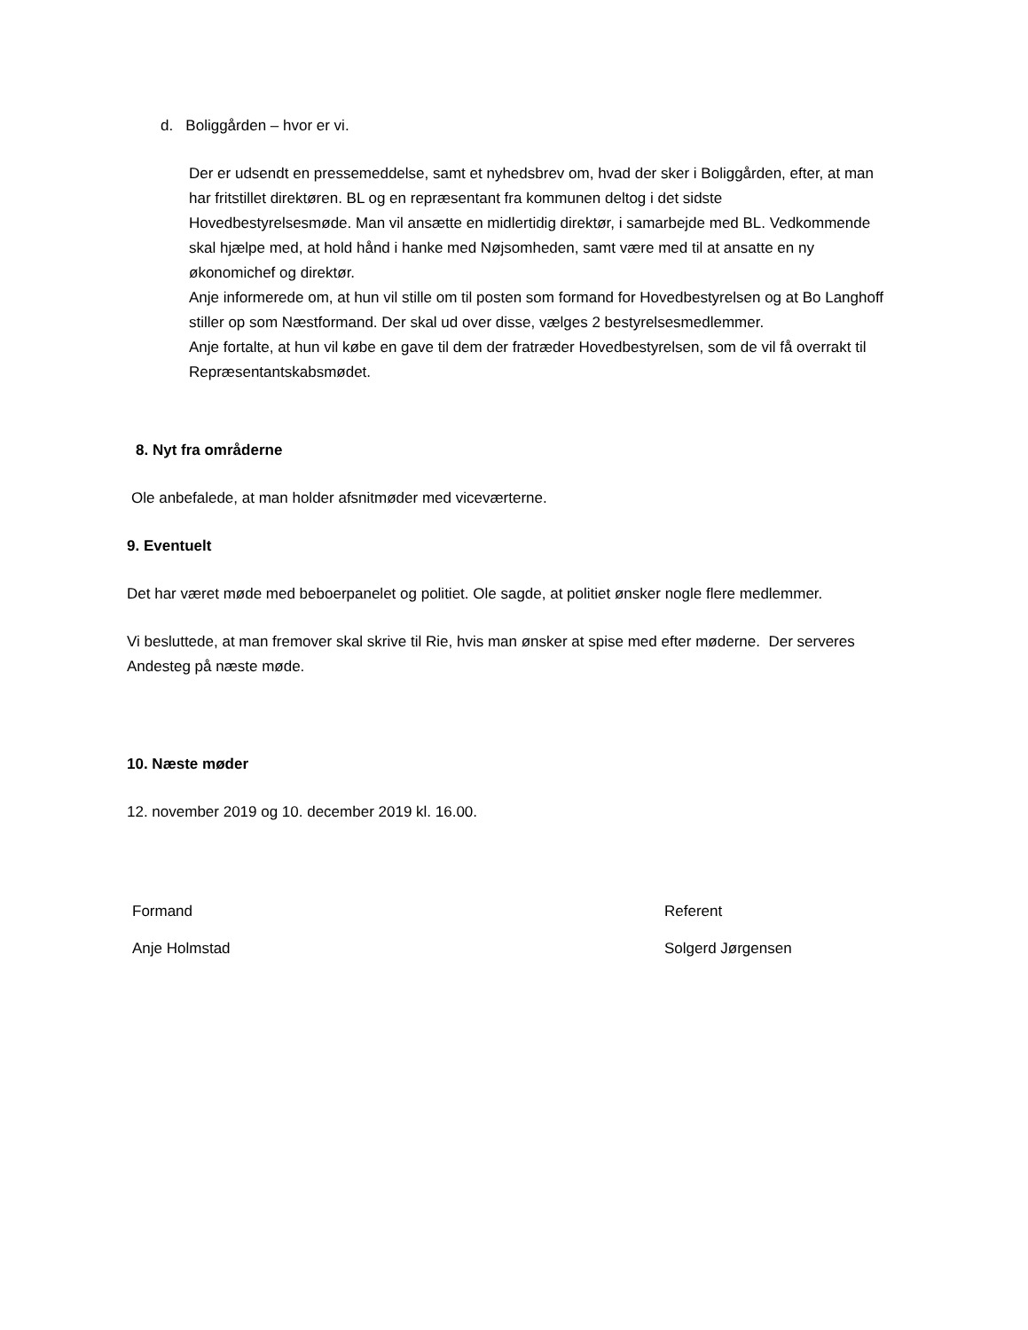d. Boliggården – hvor er vi.
Der er udsendt en pressemeddelse, samt et nyhedsbrev om, hvad der sker i Boliggården, efter, at man har fritstillet direktøren. BL og en repræsentant fra kommunen deltog i det sidste Hovedbestyrelsesmøde. Man vil ansætte en midlertidig direktør, i samarbejde med BL. Vedkommende skal hjælpe med, at hold hånd i hanke med Nøjsomheden, samt være med til at ansatte en ny økonomichef og direktør.
Anje informerede om, at hun vil stille om til posten som formand for Hovedbestyrelsen og at Bo Langhoff stiller op som Næstformand. Der skal ud over disse, vælges 2 bestyrelsesmedlemmer.
Anje fortalte, at hun vil købe en gave til dem der fratræder Hovedbestyrelsen, som de vil få overrakt til Repræsentantskabsmødet.
8. Nyt fra områderne
Ole anbefalede, at man holder afsnitmøder med viceværterne.
9. Eventuelt
Det har været møde med beboerpanelet og politiet. Ole sagde, at politiet ønsker nogle flere medlemmer.
Vi besluttede, at man fremover skal skrive til Rie, hvis man ønsker at spise med efter møderne. Der serveres Andesteg på næste møde.
10. Næste møder
12. november 2019 og 10. december 2019 kl. 16.00.
Formand Referent
Anje Holmstad Solgerd Jørgensen